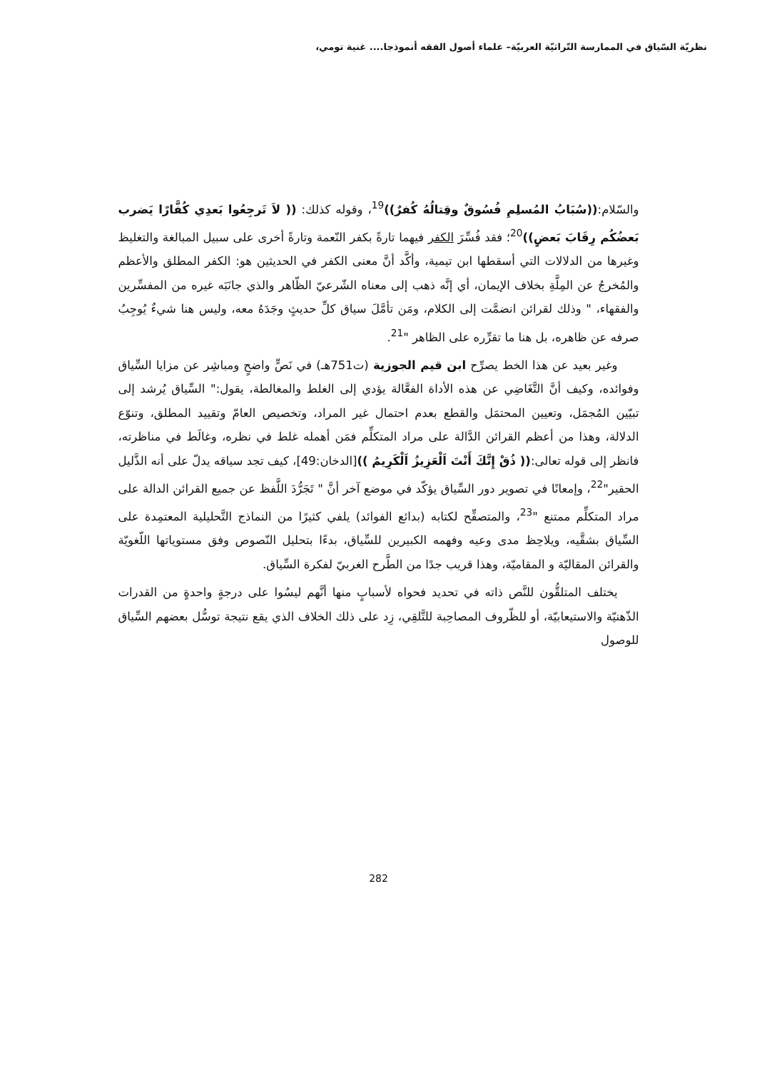نظريّة السّياق في الممارسة التّراثيّة العربيّة– علماء أصول الفقه أنموذجا.... غنية تومي،
والسّلام:((سُبَابُ المُسلِمِ فُسُوقٌ وقِتالُهُ كُفرٌ))<sup>19</sup>، وقوله كذلك: (( لاَ تَرجِعُوا بَعدِي كُفَّارًا يَضرب بَعضُكُم رِقَابَ بَعضٍ))<sup>20</sup>؛ فقد فُسِّرَ الكفر فيهما تارةً بكفر النّعمة وتارةً أخرى على سبيل المبالغة والتغليظ وغيرها من الدلالات التي أسقطها ابن تيمية، وأكَّد أنَّ معنى الكفر في الحديثين هو: الكفر المطلق والأعظم والمُخرجُ عن المِلَّةِ بخلاف الإيمان، أي إنَّه ذهب إلى معناه الشّرعيّ الظّاهر والذي جانَبَه غيره من المفسِّرين والفقهاء، " وذلك لقرائن انضمَّت إلى الكلام، ومَن تأمَّلَ سياق كلِّ حديثٍ وجَدَهُ معه، وليس هنا شيءٌ يُوجِبُ صرفه عن ظاهره، بل هنا ما تقرِّره على الظاهر "<sup>21</sup>.
وغير بعيد عن هذا الخط يصرِّح ابن قيم الجوزية (ت751هـ) في نَصٍّ واضحٍ ومباشِر عن مزايا السِّياق وفوائده، وكيف أنَّ التَّغَاضِي عن هذه الأداة الفعَّالة يؤدي إلى الغلط والمغالطة، يقول:" السِّياق يُرشد إلى تبيّين المُجمَل، وتعيين المحتمَل والقطع بعدم احتمال غير المراد، وتخصيص العامّ وتقييد المطلق، وتنوّع الدلالة، وهذا من أعظم القرائن الدَّالة على مراد المتكلِّم فمَن أهمله غلط في نظره، وغالَط في مناظرته، فانظر إلى قوله تعالى:(( ذُقْ إِنَّكَ أَنْتَ اَلْعَزِيزُ اَلْكَرِيمُ ))[الدخان:49]، كيف تجد سياقه يدلّ على أنه الذَّليل الحقير"<sup>22</sup>، وإمعانًا في تصوير دور السِّياق يؤكّد في موضع آخر أنَّ " تَجَرُّدَ اللَّفظ عن جميع القرائن الدالة على مراد المتكلِّم ممتنع "<sup>23</sup>، والمتصفِّح لكتابه (بدائع الفوائد) يلفي كثيرًا من النماذج التَّحليلية المعتمِدة على السِّياق بشقَّيه، ويلاحِظ مدى وعيه وفهمه الكبيرين للسِّياق، بدءًا بتحليل النّصوص وفق مستوياتها اللّغويّة والقرائن المقاليّة و المقاميّة، وهذا قريب جدًا من الطَّرح الغربيّ لفكرة السِّياق.
يختلف المتلقُّون للنَّص ذاته في تحديد فحواه لأسبابٍ منها أنَّهم ليسُوا على درجةٍ واحدةٍ من القدرات الذّهنيّة والاستيعابيّة، أو للظّروف المصاحِبة للتَّلقِي، زِد على ذلك الخلاف الذي يقع نتيجة توسُّل بعضهم السِّياق للوصول
282